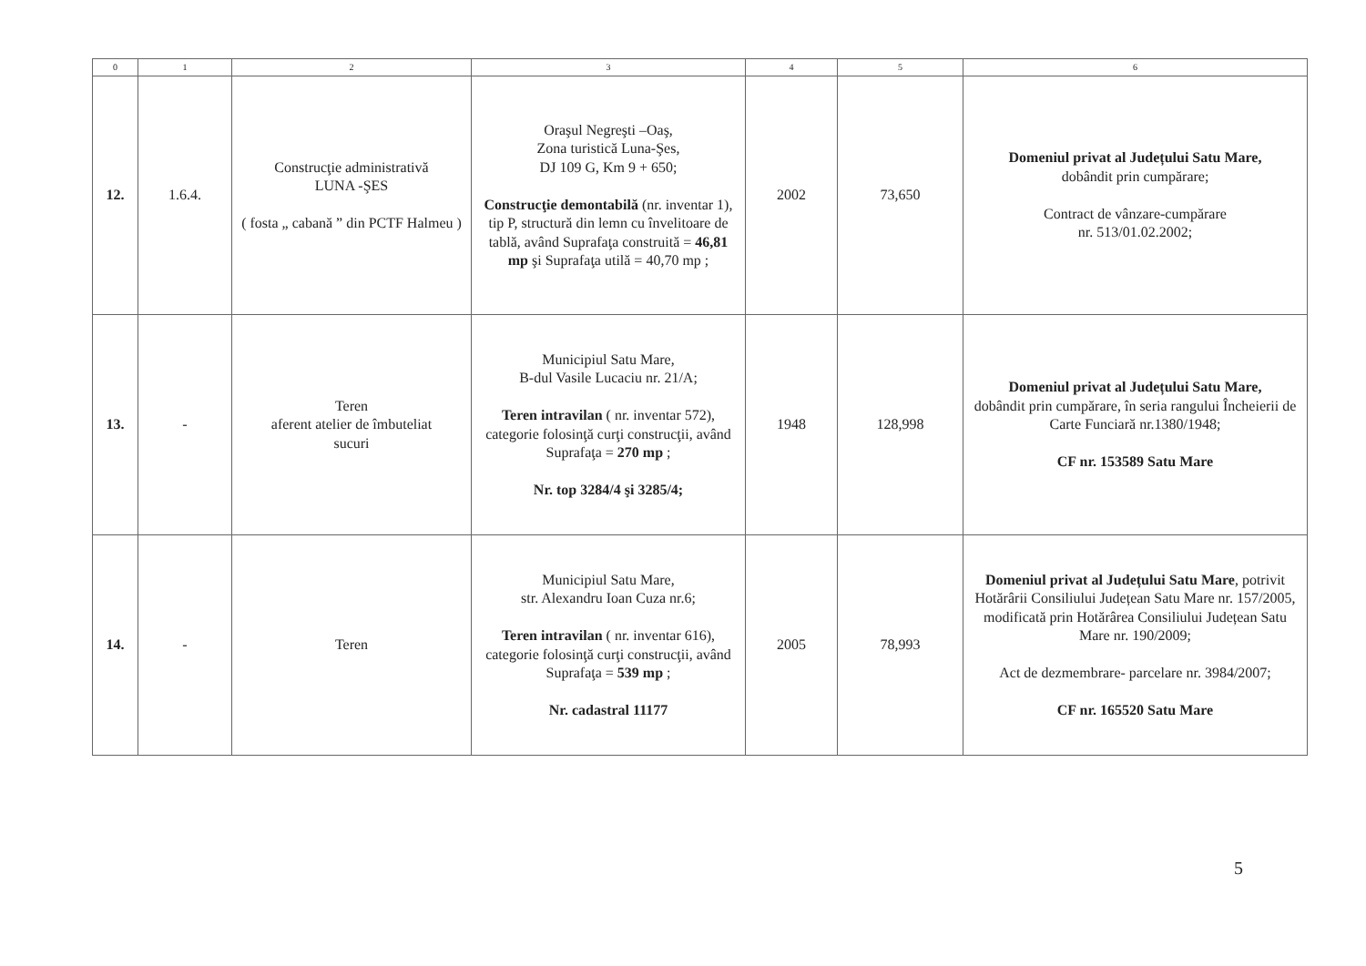| 0 | 1 | 2 | 3 | 4 | 5 | 6 |
| --- | --- | --- | --- | --- | --- | --- |
| 12. | 1.6.4. | Construcţie administrativă LUNA -ŞES ( fosta „ cabană ” din PCTF Halmeu ) | Oraşul Negreşti –Oaş, Zona turistică Luna-Şes, DJ 109 G, Km 9 + 650; Construcţie demontabilă (nr. inventar 1), tip P, structură din lemn cu învelitoare de tablă, având Suprafaţa construită = 46,81 mp şi Suprafaţa utilă = 40,70 mp ; | 2002 | 73,650 | Domeniul privat al Județului Satu Mare, dobândit prin cumpărare; Contract de vânzare-cumpărare nr. 513/01.02.2002; |
| 13. | - | Teren aferent atelier de îmbuteliat sucuri | Municipiul Satu Mare, B-dul Vasile Lucaciu nr. 21/A; Teren intravilan ( nr. inventar 572), categorie folosinţă curţi construcţii, având Suprafaţa = 270 mp ; Nr. top 3284/4 şi 3285/4; | 1948 | 128,998 | Domeniul privat al Județului Satu Mare, dobândit prin cumpărare, în seria rangului Încheierii de Carte Funciară nr.1380/1948; CF nr. 153589 Satu Mare |
| 14. | - | Teren | Municipiul Satu Mare, str. Alexandru Ioan Cuza nr.6; Teren intravilan ( nr. inventar 616), categorie folosinţă curţi construcţii, având Suprafaţa = 539 mp ; Nr. cadastral 11177 | 2005 | 78,993 | Domeniul privat al Județului Satu Mare , potrivit Hotărârii Consiliului Județean Satu Mare nr. 157/2005, modificată prin Hotărârea Consiliului Județean Satu Mare nr. 190/2009; Act de dezmembrare- parcelare nr. 3984/2007; CF nr. 165520 Satu Mare |
5